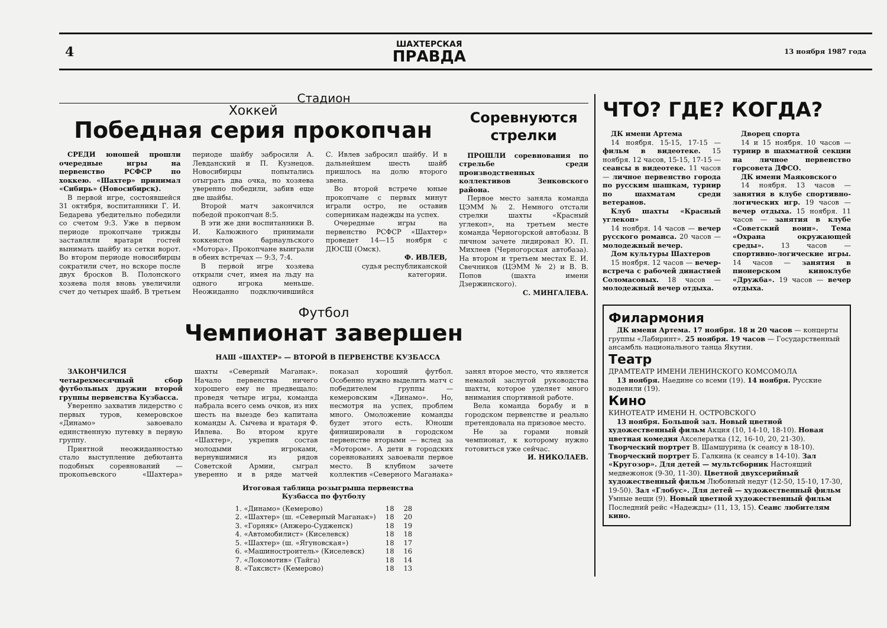4
ШАХТЕРСКАЯ
ПРАВДА
13 ноября 1987 года
Стадион
Хоккей
Победная серия прокопчан
СРЕДИ юношей прошли очередные игры на первенство РСФСР по хоккею. «Шахтер» принимал «Сибирь» (Новосибирск).
В первой игре, состоявшейся 31 октября, воспитанники Г. И. Бедарева убедительно победили со счетом 9:3. Уже в первом периоде прокопчане трижды заставляли вратаря гостей вынимать шайбу из сетки ворот. Во втором периоде новосибирцы сократили счет, но вскоре после двух бросков В. Полонского хозяева поля вновь увеличили счет до четырех шайб. В третьем периоде шайбу забросили А. Левданский и П. Кузнецов. Новосибирцы попытались отыграть два очка, но хозяева уверенно победили, забив еще две шайбы.
Второй матч закончился победой прокопчан 8:5.
В эти же дни воспитанники В. И. Калюжного принимали хоккеистов барнаульского «Мотора». Прокопчане выиграли в обеих встречах — 9:3, 7:4.
В первой игре хозяева открыли счет, имея на льду на одного игрока меньше. Неожиданно подключившийся С. Ивлев забросил шайбу. И в дальнейшем шесть шайб пришлось на долю второго звена.
Во второй встрече юные прокопчане с первых минут играли остро, не оставив соперникам надежды на успех.
Очередные игры на первенство РСФСР «Шахтер» проведет 14—15 ноября с ДЮСШ (Омск).
Ф. ИВЛЕВ,
судья республиканской категории.
Соревнуются
стрелки
ПРОШЛИ соревнования по стрельбе среди производственных коллективов Зенковского района.
Первое место заняла команда ЦЭММ № 2. Немного отстали стрелки шахты «Красный углекоп», на третьем месте команда Черногорской автобазы. В личном зачете лидировал Ю. П. Михлеев (Черногорская автобаза). На втором и третьем местах Е. И. Свечников (ЦЭММ № 2) и В. В. Попов (шахта имени Дзержинского).
С. МИНГАЛЕВА.
Футбол
Чемпионат завершен
НАШ «ШАХТЕР» — ВТОРОЙ В ПЕРВЕНСТВЕ КУЗБАССА
ЗАКОНЧИЛСЯ четырехмесячный сбор футбольных дружин второй группы первенства Кузбасса.
Уверенно захватив лидерство с первых туров, кемеровское «Динамо» завоевало единственную путевку в первую группу.
Приятной неожиданностью стало выступление дебютанта подобных соревнований — прокопьевского «Шахтера» шахты «Северный Маганак». Начало первенства ничего хорошего ему не предвещало: проведя четыре игры, команда набрала всего семь очков, из них шесть на выезде без капитана команды А. Сычева и вратаря Ф. Ивлева. Во втором круге «Шахтер», укрепив состав молодыми игроками, вернувшимися из рядов Советской Армии, сыграл уверенно и в ряде матчей показал хороший футбол. Особенно нужно выделить матч с победителем группы — кемеровским «Динамо». Но, несмотря на успех, проблем много. Омоложение команды будет этого есть. Юноши финишировали в городском первенстве вторыми — вслед за «Мотором». А дети в городских соревнованиях завоевали первое место. В клубном зачете коллектив «Северного Маганака» занял второе место, что является немалой заслугой руководства шахты, которое уделяет много внимания спортивной работе.
Вела команда борьбу и в городском первенстве и реально претендовала на призовое место.
Не за горами новый чемпионат, к которому нужно готовиться уже сейчас.
И. НИКОЛАЕВ.
Итоговая таблица розыгрыша первенства
Кузбасса по футболу
| 1. «Динамо» (Кемерово) | 18 | 28 |
| 2. «Шахтер» (ш. «Северный Маганак») | 18 | 20 |
| 3. «Горняк» (Анжеро-Судженск) | 18 | 19 |
| 4. «Автомобилист» (Киселевск) | 18 | 18 |
| 5. «Шахтер» (ш. «Ягуновская») | 18 | 17 |
| 6. «Машиностроитель» (Киселевск) | 18 | 16 |
| 7. «Локомотив» (Тайга) | 18 | 14 |
| 8. «Таксист» (Кемерово) | 18 | 13 |
ЧТО? ГДЕ? КОГДА?
ДК имени Артема
14 ноября. 15-15, 17-15 — фильм в видеотеке. 15 ноября. 12 часов, 15-15, 17-15 — сеансы в видеотеке. 11 часов — личное первенство города по русским шашкам, турнир по шахматам среди ветеранов.
Клуб шахты «Красный углекоп»
14 ноября. 14 часов — вечер русского романса. 20 часов — молодежный вечер.
Дом культуры Шахтеров
15 ноября. 12 часов — вечер-встреча с рабочей династией Соломасовых. 18 часов — молодежный вечер отдыха.
Дворец спорта
14 и 15 ноября. 10 часов — турнир в шахматной секции на личное первенство горсовета ДФСО.
ДК имени Маяковского
14 ноября. 13 часов — занятия в клубе спортивно-логических игр. 19 часов — вечер отдыха. 15 ноября. 11 часов — занятия в клубе «Советский воин». Тема «Охрана окружающей среды». 13 часов — спортивно-логические игры. 14 часов — занятия в пионерском киноклубе «Дружба». 19 часов — вечер отдыха.
Филармония
ДК имени Артема. 17 ноября. 18 и 20 часов — концерты группы «Лабиринт». 25 ноября. 19 часов — Государственный ансамбль национального танца Якутии.
Театр
ДРАМТЕАТР ИМЕНИ ЛЕНИНСКОГО КОМСОМОЛА
13 ноября. Наедине со всеми (19). 14 ноября. Русские водевили (19).
Кино
КИНОТЕАТР ИМЕНИ Н. ОСТРОВСКОГО
13 ноября. Большой зал. Новый цветной художественный фильм Акция (10, 14-10, 18-10). Новая цветная комедия Акселератка (12, 16-10, 20, 21-30). Творческий портрет В. Шамшурина (к сеансу в 18-10). Творческий портрет Б. Галкина (к сеансу в 14-10). Зал «Кругозор». Для детей — мультсборник Настоящий медвежонок (9-30, 11-30). Цветной двухсерийный художественный фильм Любовный недуг (12-50, 15-10, 17-30, 19-50). Зал «Глобус». Для детей — художественный фильм Умные вещи (9). Новый цветной художественный фильм Последний рейс «Надежды» (11, 13, 15). Сеанс любителям кино.